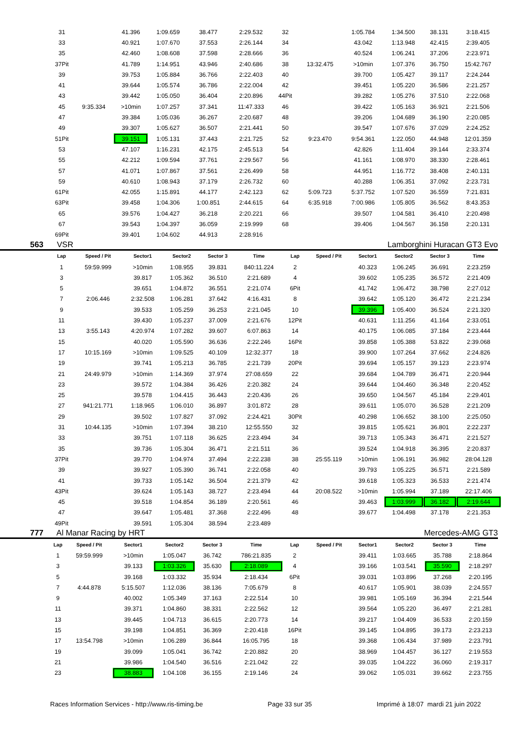| 31 | | 41.396 | 1:09.659 | 38.477 | 2:29.532 | 32 | | 1:05.784 | 1:34.500 | 38.131 | 3:18.415 |
| 33 | | 40.921 | 1:07.670 | 37.553 | 2:26.144 | 34 | | 43.042 | 1:13.948 | 42.415 | 2:39.405 |
| 35 | | 42.460 | 1:08.608 | 37.598 | 2:28.666 | 36 | | 40.524 | 1:06.241 | 37.206 | 2:23.971 |
| 37Pit | | 41.789 | 1:14.951 | 43.946 | 2:40.686 | 38 | 13:32.475 | >10min | 1:07.376 | 36.750 | 15:42.767 |
| 39 | | 39.753 | 1:05.884 | 36.766 | 2:22.403 | 40 | | 39.700 | 1:05.427 | 39.117 | 2:24.244 |
| 41 | | 39.644 | 1:05.574 | 36.786 | 2:22.004 | 42 | | 39.451 | 1:05.220 | 36.586 | 2:21.257 |
| 43 | | 39.442 | 1:05.050 | 36.404 | 2:20.896 | 44Pit | | 39.282 | 1:05.276 | 37.510 | 2:22.068 |
| 45 | 9:35.334 | >10min | 1:07.257 | 37.341 | 11:47.333 | 46 | | 39.422 | 1:05.163 | 36.921 | 2:21.506 |
| 47 | | 39.384 | 1:05.036 | 36.267 | 2:20.687 | 48 | | 39.206 | 1:04.689 | 36.190 | 2:20.085 |
| 49 | | 39.307 | 1:05.627 | 36.507 | 2:21.441 | 50 | | 39.547 | 1:07.676 | 37.029 | 2:24.252 |
| 51Pit | | 39.151 | 1:05.131 | 37.443 | 2:21.725 | 52 | 9:23.470 | 9:54.361 | 1:22.050 | 44.948 | 12:01.359 |
| 53 | | 47.107 | 1:16.231 | 42.175 | 2:45.513 | 54 | | 42.826 | 1:11.404 | 39.144 | 2:33.374 |
| 55 | | 42.212 | 1:09.594 | 37.761 | 2:29.567 | 56 | | 41.161 | 1:08.970 | 38.330 | 2:28.461 |
| 57 | | 41.071 | 1:07.867 | 37.561 | 2:26.499 | 58 | | 44.951 | 1:16.772 | 38.408 | 2:40.131 |
| 59 | | 40.610 | 1:08.943 | 37.179 | 2:26.732 | 60 | | 40.288 | 1:06.351 | 37.092 | 2:23.731 |
| 61Pit | | 42.055 | 1:15.891 | 44.177 | 2:42.123 | 62 | 5:09.723 | 5:37.752 | 1:07.520 | 36.559 | 7:21.831 |
| 63Pit | | 39.458 | 1:04.306 | 1:00.851 | 2:44.615 | 64 | 6:35.918 | 7:00.986 | 1:05.805 | 36.562 | 8:43.353 |
| 65 | | 39.576 | 1:04.427 | 36.218 | 2:20.221 | 66 | | 39.507 | 1:04.581 | 36.410 | 2:20.498 |
| 67 | | 39.543 | 1:04.397 | 36.059 | 2:19.999 | 68 | | 39.406 | 1:04.567 | 36.158 | 2:20.131 |
| 69Pit | | 39.401 | 1:04.602 | 44.913 | 2:28.916 | | | | | | |
563 VSR Lamborghini Huracan GT3 Evo
| Lap | Speed / Pit | Sector1 | Sector2 | Sector 3 | Time | Lap | Speed / Pit | Sector1 | Sector2 | Sector 3 | Time |
| --- | --- | --- | --- | --- | --- | --- | --- | --- | --- | --- | --- |
| 1 | 59:59.999 | >10min | 1:08.955 | 39.831 | 840:11.224 | 2 | | 40.323 | 1:06.245 | 36.691 | 2:23.259 |
| 3 | | 39.817 | 1:05.362 | 36.510 | 2:21.689 | 4 | | 39.602 | 1:05.235 | 36.572 | 2:21.409 |
| 5 | | 39.651 | 1:04.872 | 36.551 | 2:21.074 | 6Pit | | 41.742 | 1:06.472 | 38.798 | 2:27.012 |
| 7 | 2:06.446 | 2:32.508 | 1:06.281 | 37.642 | 4:16.431 | 8 | | 39.642 | 1:05.120 | 36.472 | 2:21.234 |
| 9 | | 39.533 | 1:05.259 | 36.253 | 2:21.045 | 10 | | 39.396 | 1:05.400 | 36.524 | 2:21.320 |
| 11 | | 39.430 | 1:05.237 | 37.009 | 2:21.676 | 12Pit | | 40.631 | 1:11.256 | 41.164 | 2:33.051 |
| 13 | 3:55.143 | 4:20.974 | 1:07.282 | 39.607 | 6:07.863 | 14 | | 40.175 | 1:06.085 | 37.184 | 2:23.444 |
| 15 | | 40.020 | 1:05.590 | 36.636 | 2:22.246 | 16Pit | | 39.858 | 1:05.388 | 53.822 | 2:39.068 |
| 17 | 10:15.169 | >10min | 1:09.525 | 40.109 | 12:32.377 | 18 | | 39.900 | 1:07.264 | 37.662 | 2:24.826 |
| 19 | | 39.741 | 1:05.213 | 36.785 | 2:21.739 | 20Pit | | 39.694 | 1:05.157 | 39.123 | 2:23.974 |
| 21 | 24:49.979 | >10min | 1:14.369 | 37.974 | 27:08.659 | 22 | | 39.684 | 1:04.789 | 36.471 | 2:20.944 |
| 23 | | 39.572 | 1:04.384 | 36.426 | 2:20.382 | 24 | | 39.644 | 1:04.460 | 36.348 | 2:20.452 |
| 25 | | 39.578 | 1:04.415 | 36.443 | 2:20.436 | 26 | | 39.650 | 1:04.567 | 45.184 | 2:29.401 |
| 27 | 941:21.771 | 1:18.965 | 1:06.010 | 36.897 | 3:01.872 | 28 | | 39.611 | 1:05.070 | 36.528 | 2:21.209 |
| 29 | | 39.502 | 1:07.827 | 37.092 | 2:24.421 | 30Pit | | 40.298 | 1:06.652 | 38.100 | 2:25.050 |
| 31 | 10:44.135 | >10min | 1:07.394 | 38.210 | 12:55.550 | 32 | | 39.815 | 1:05.621 | 36.801 | 2:22.237 |
| 33 | | 39.751 | 1:07.118 | 36.625 | 2:23.494 | 34 | | 39.713 | 1:05.343 | 36.471 | 2:21.527 |
| 35 | | 39.736 | 1:05.304 | 36.471 | 2:21.511 | 36 | | 39.524 | 1:04.918 | 36.395 | 2:20.837 |
| 37Pit | | 39.770 | 1:04.974 | 37.494 | 2:22.238 | 38 | 25:55.119 | >10min | 1:06.191 | 36.982 | 28:04.128 |
| 39 | | 39.927 | 1:05.390 | 36.741 | 2:22.058 | 40 | | 39.793 | 1:05.225 | 36.571 | 2:21.589 |
| 41 | | 39.733 | 1:05.142 | 36.504 | 2:21.379 | 42 | | 39.618 | 1:05.323 | 36.533 | 2:21.474 |
| 43Pit | | 39.624 | 1:05.143 | 38.727 | 2:23.494 | 44 | 20:08.522 | >10min | 1:05.994 | 37.189 | 22:17.406 |
| 45 | | 39.518 | 1:04.854 | 36.189 | 2:20.561 | 46 | | 39.463 | 1:03.999 | 36.182 | 2:19.644 |
| 47 | | 39.647 | 1:05.481 | 37.368 | 2:22.496 | 48 | | 39.677 | 1:04.498 | 37.178 | 2:21.353 |
| 49Pit | | 39.591 | 1:05.304 | 38.594 | 2:23.489 | | | | | | |
777 Al Manar Racing by HRT Mercedes-AMG GT3
| Lap | Speed / Pit | Sector1 | Sector2 | Sector 3 | Time | Lap | Speed / Pit | Sector1 | Sector2 | Sector 3 | Time |
| --- | --- | --- | --- | --- | --- | --- | --- | --- | --- | --- | --- |
| 1 | 59:59.999 | >10min | 1:05.047 | 36.742 | 786:21.835 | 2 | | 39.411 | 1:03.665 | 35.788 | 2:18.864 |
| 3 | | 39.133 | 1:03.326 | 35.630 | 2:18.089 | 4 | | 39.166 | 1:03.541 | 35.590 | 2:18.297 |
| 5 | | 39.168 | 1:03.332 | 35.934 | 2:18.434 | 6Pit | | 39.031 | 1:03.896 | 37.268 | 2:20.195 |
| 7 | 4:44.878 | 5:15.507 | 1:12.036 | 38.136 | 7:05.679 | 8 | | 40.617 | 1:05.901 | 38.039 | 2:24.557 |
| 9 | | 40.002 | 1:05.349 | 37.163 | 2:22.514 | 10 | | 39.981 | 1:05.169 | 36.394 | 2:21.544 |
| 11 | | 39.371 | 1:04.860 | 38.331 | 2:22.562 | 12 | | 39.564 | 1:05.220 | 36.497 | 2:21.281 |
| 13 | | 39.445 | 1:04.713 | 36.615 | 2:20.773 | 14 | | 39.217 | 1:04.409 | 36.533 | 2:20.159 |
| 15 | | 39.198 | 1:04.851 | 36.369 | 2:20.418 | 16Pit | | 39.145 | 1:04.895 | 39.173 | 2:23.213 |
| 17 | 13:54.798 | >10min | 1:06.289 | 36.844 | 16:05.795 | 18 | | 39.368 | 1:06.434 | 37.989 | 2:23.791 |
| 19 | | 39.099 | 1:05.041 | 36.742 | 2:20.882 | 20 | | 38.969 | 1:04.457 | 36.127 | 2:19.553 |
| 21 | | 39.986 | 1:04.540 | 36.516 | 2:21.042 | 22 | | 39.035 | 1:04.222 | 36.060 | 2:19.317 |
| 23 | | 38.883 | 1:04.108 | 36.155 | 2:19.146 | 24 | | 39.062 | 1:05.031 | 39.662 | 2:23.755 |
Races Information Services - http://www.ris-timing.be Page 33 sur 35 Imprimé à 18:07 mardi 21 juin 2022